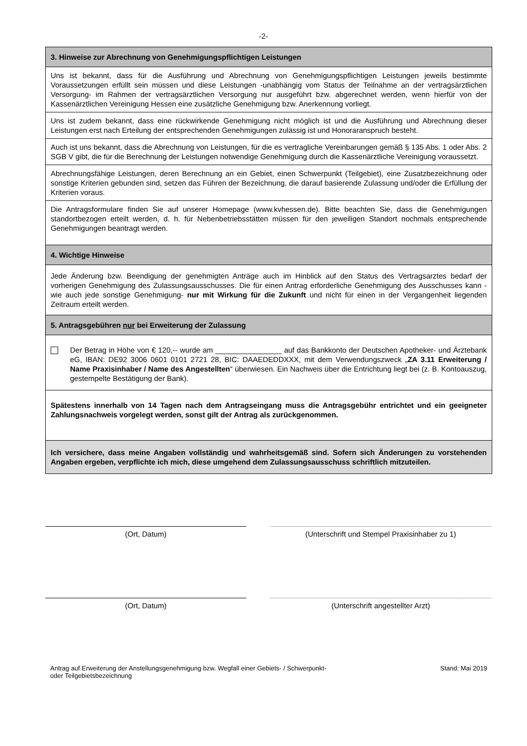-2-
3. Hinweise zur Abrechnung von Genehmigungspflichtigen Leistungen
Uns ist bekannt, dass für die Ausführung und Abrechnung von Genehmigungspflichtigen Leistungen jeweils bestimmte Voraussetzungen erfüllt sein müssen und diese Leistungen -unabhängig vom Status der Teilnahme an der vertragsärztlichen Versorgung- im Rahmen der vertragsärztlichen Versorgung nur ausgeführt bzw. abgerechnet werden, wenn hierfür von der Kassenärztlichen Vereinigung Hessen eine zusätzliche Genehmigung bzw. Anerkennung vorliegt.
Uns ist zudem bekannt, dass eine rückwirkende Genehmigung nicht möglich ist und die Ausführung und Abrechnung dieser Leistungen erst nach Erteilung der entsprechenden Genehmigungen zulässig ist und Honoraranspruch besteht.
Auch ist uns bekannt, dass die Abrechnung von Leistungen, für die es vertragliche Vereinbarungen gemäß § 135 Abs. 1 oder Abs. 2 SGB V gibt, die für die Berechnung der Leistungen notwendige Genehmigung durch die Kassenärztliche Vereinigung voraussetzt.
Abrechnungsfähige Leistungen, deren Berechnung an ein Gebiet, einen Schwerpunkt (Teilgebiet), eine Zusatzbezeichnung oder sonstige Kriterien gebunden sind, setzen das Führen der Bezeichnung, die darauf basierende Zulassung und/oder die Erfüllung der Kriterien voraus.
Die Antragsformulare finden Sie auf unserer Homepage (www.kvhessen.de). Bitte beachten Sie, dass die Genehmigungen standortbezogen erteilt werden, d. h. für Nebenbetriebsstätten müssen für den jeweiligen Standort nochmals entsprechende Genehmigungen beantragt werden.
4. Wichtige Hinweise
Jede Änderung bzw. Beendigung der genehmigten Anträge auch im Hinblick auf den Status des Vertragsarztes bedarf der vorherigen Genehmigung des Zulassungsausschusses. Die für einen Antrag erforderliche Genehmigung des Ausschusses kann -wie auch jede sonstige Genehmigung- nur mit Wirkung für die Zukunft und nicht für einen in der Vergangenheit liegenden Zeitraum erteilt werden.
5. Antragsgebühren nur bei Erweiterung der Zulassung
Der Betrag in Höhe von € 120,-- wurde am ________________ auf das Bankkonto der Deutschen Apotheker- und Ärztebank eG, IBAN: DE92 3006 0601 0101 2721 28, BIC: DAAEDEDDXXX, mit dem Verwendungszweck „ZA 3.11 Erweiterung / Name Praxisinhaber / Name des Angestellten“ überwiesen. Ein Nachweis über die Entrichtung liegt bei (z. B. Kontoauszug, gestempelte Bestätigung der Bank).
Spätestens innerhalb von 14 Tagen nach dem Antragseingang muss die Antragsgebühr entrichtet und ein geeigneter Zahlungsnachweis vorgelegt werden, sonst gilt der Antrag als zurückgenommen.
Ich versichere, dass meine Angaben vollständig und wahrheitsgemäß sind. Sofern sich Änderungen zu vorstehenden Angaben ergeben, verpflichte ich mich, diese umgehend dem Zulassungsausschuss schriftlich mitzuteilen.
(Ort, Datum) (Unterschrift und Stempel Praxisinhaber zu 1)
(Ort, Datum) (Unterschrift angestellter Arzt)
Antrag auf Erweiterung der Anstellungsgenehmigung bzw. Wegfall einer Gebiets- / Schwerpunkt-
oder Teilgebietsbezeichnung Stand: Mai 2019